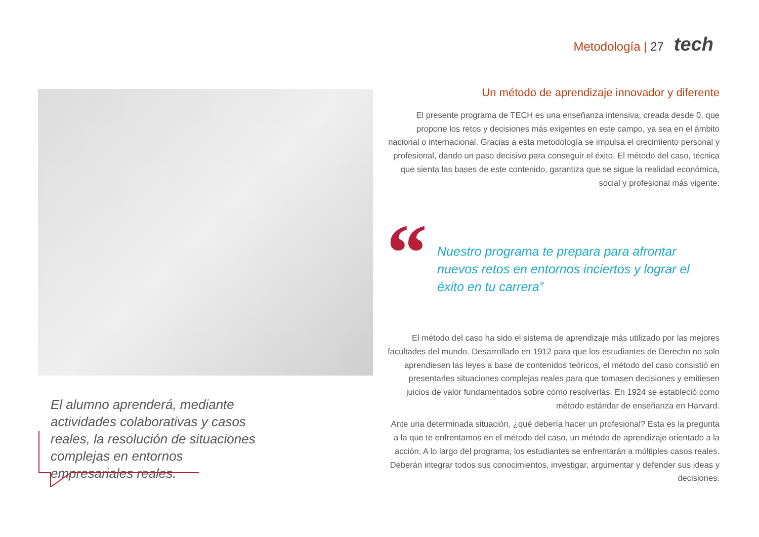Metodología | 27
tech
El alumno aprenderá, mediante actividades colaborativas y casos reales, la resolución de situaciones complejas en entornos empresariales reales.
Un método de aprendizaje innovador y diferente
El presente programa de TECH es una enseñanza intensiva, creada desde 0, que propone los retos y decisiones más exigentes en este campo, ya sea en el ámbito nacional o internacional. Gracias a esta metodología se impulsa el crecimiento personal y profesional, dando un paso decisivo para conseguir el éxito. El método del caso, técnica que sienta las bases de este contenido, garantiza que se sigue la realidad económica, social y profesional más vigente.
“
Nuestro programa te prepara para afrontar nuevos retos en entornos inciertos y lograr el éxito en tu carrera”
El método del caso ha sido el sistema de aprendizaje más utilizado por las mejores facultades del mundo. Desarrollado en 1912 para que los estudiantes de Derecho no solo aprendiesen las leyes a base de contenidos teóricos, el método del caso consistió en presentarles situaciones complejas reales para que tomasen decisiones y emitiesen juicios de valor fundamentados sobre cómo resolverlas. En 1924 se estableció como método estándar de enseñanza en Harvard.
Ante una determinada situación, ¿qué debería hacer un profesional? Esta es la pregunta a la que te enfrentamos en el método del caso, un método de aprendizaje orientado a la acción. A lo largo del programa, los estudiantes se enfrentarán a múltiples casos reales. Deberán integrar todos sus conocimientos, investigar, argumentar y defender sus ideas y decisiones.